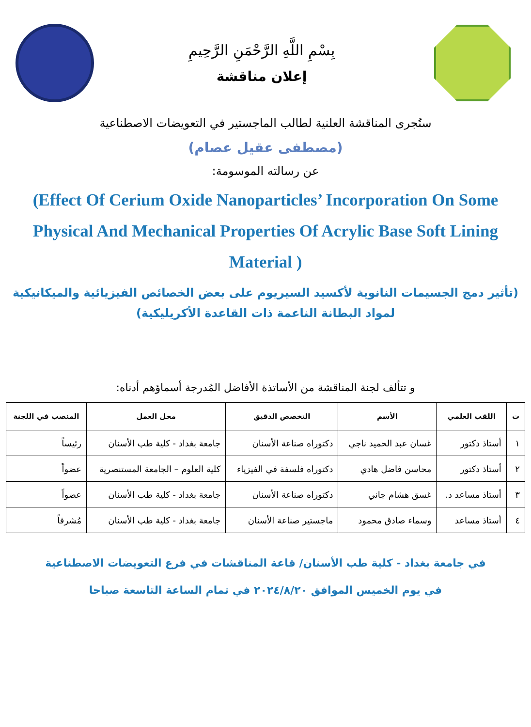بِسْمِ اللَّهِ الرَّحْمَنِ الرَّحِيمِ
إعلان مناقشة
ستُجرى المناقشة العلنية لطالب الماجستير في التعويضات الاصطناعية
(مصطفى عقيل عصام)
عن رسالته الموسومة:
(Effect Of Cerium Oxide Nanoparticles’ Incorporation On Some Physical And Mechanical Properties Of Acrylic Base Soft Lining Material )
(تأثير دمج الجسيمات النانوية لأكسيد السيريوم على بعض الخصائص الفيزيائية والميكانيكية لمواد البطانة الناعمة ذات القاعدة الأكريليكية)
و تتألف لجنة المناقشة من الأساتذة الأفاضل المُدرجة أسماؤهم أدناه:
| ت | اللقب العلمي | الأسم | التخصص الدقيق | محل العمل | المنصب في اللجنة |
| --- | --- | --- | --- | --- | --- |
| ١ | أستاذ دكتور | غسان عبد الحميد ناجي | دكتوراه صناعة الأسنان | جامعة بغداد - كلية طب الأسنان | رئيساً |
| ٢ | أستاذ دكتور | محاسن فاضل هادي | دكتوراه فلسفة في الفيزياء | كلية العلوم – الجامعة المستنصرية | عضواً |
| ٣ | أستاذ مساعد د. | غسق هشام جاني | دكتوراه صناعة الأسنان | جامعة بغداد - كلية طب الأسنان | عضواً |
| ٤ | أستاذ مساعد | وسماء صادق محمود | ماجستير صناعة الأسنان | جامعة بغداد - كلية طب الأسنان | مُشرفاً |
في جامعة بغداد - كلية طب الأسنان/ قاعة المناقشات في فرع التعويضات الاصطناعية
في يوم الخميس الموافق ٢٠٢٤/٨/٢٠ في تمام الساعة التاسعة صباحا